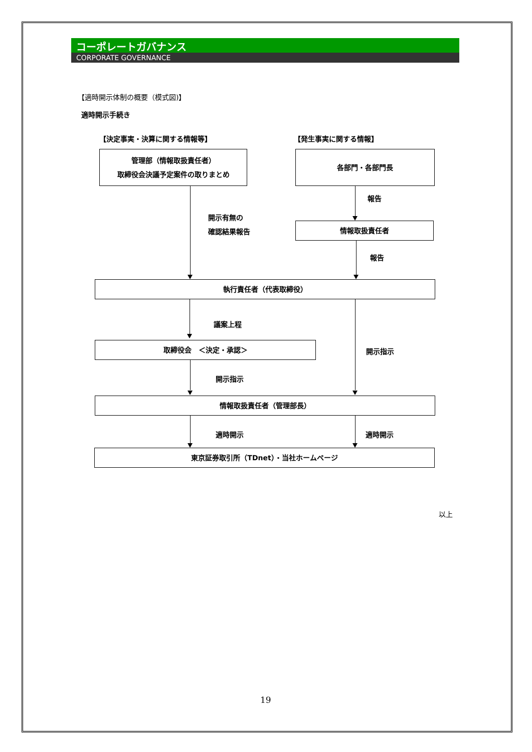コーポレートガバナンス
CORPORATE GOVERNANCE
【適時開示体制の概要（模式図)】
適時開示手続き
【決定事実・決算に関する情報等】 【発生事実に関する情報】
管理部（情報取扱責任者）
取締役会決議予定案件の取りまとめ
各部門・各部門長
開示有無の
確認結果報告
報告
情報取扱責任者
報告
執行責任者（代表取締役）
議案上程
開示指示
取締役会　＜決定・承認＞
開示指示
情報取扱責任者（管理部長）
適時開示 適時開示
東京証券取引所（TDnet）・当社ホームページ
以上
19